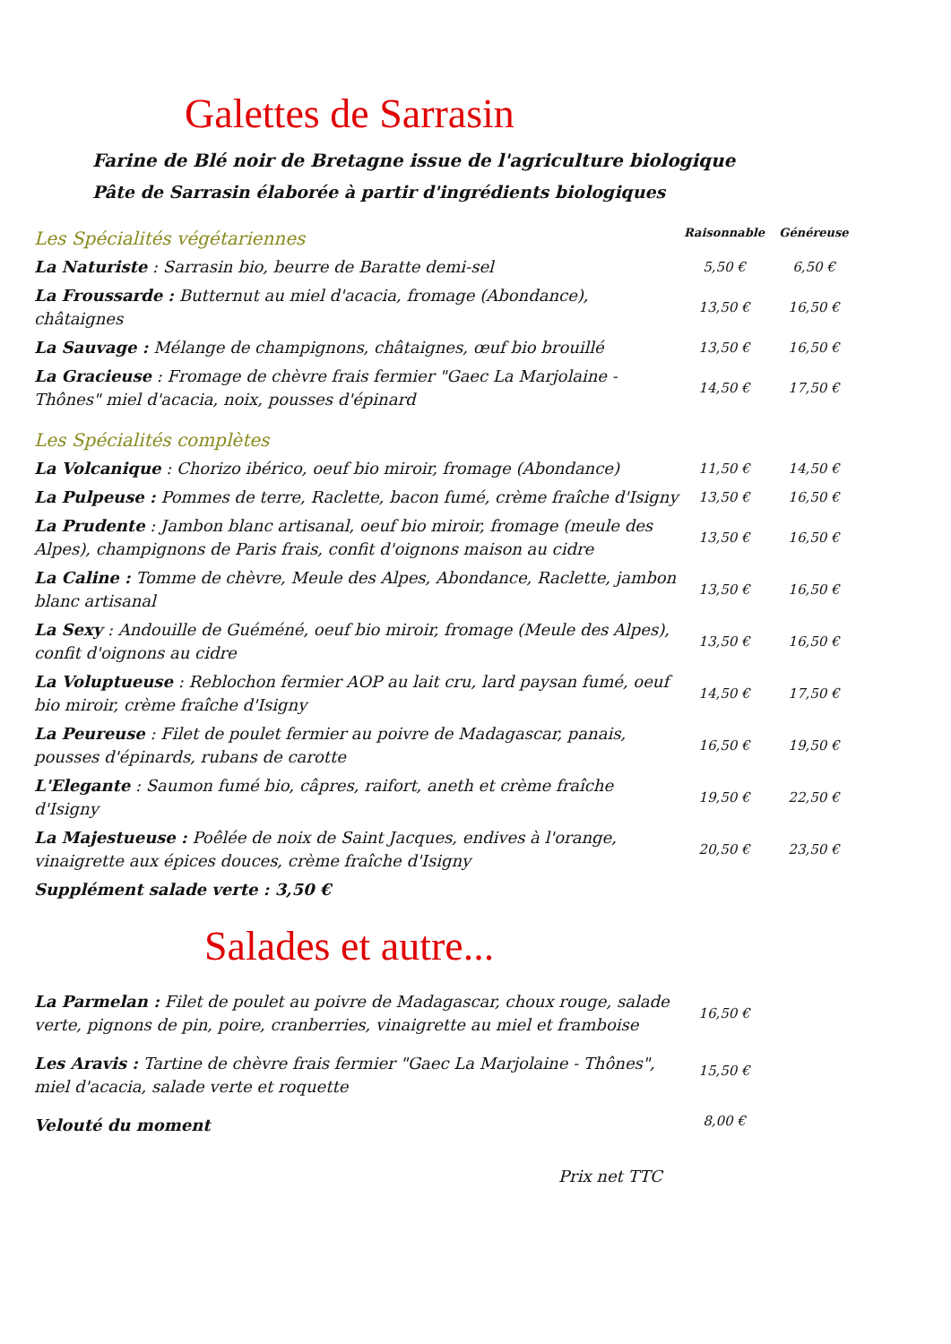Galettes de Sarrasin
Farine de Blé noir de Bretagne issue de l'agriculture biologique
Pâte de Sarrasin élaborée à partir d'ingrédients biologiques
| Les Spécialités végétariennes | Raisonnable | Généreuse |
| La Naturiste : Sarrasin bio, beurre de Baratte demi-sel | 5,50 € | 6,50 € |
| La Froussarde : Butternut au miel d'acacia, fromage (Abondance), châtaignes | 13,50 € | 16,50 € |
| La Sauvage : Mélange de champignons, châtaignes, œuf bio brouillé | 13,50 € | 16,50 € |
| La Gracieuse : Fromage de chèvre frais fermier "Gaec La Marjolaine - Thônes" miel d'acacia, noix, pousses d'épinard | 14,50 € | 17,50 € |
| Les Spécialités complètes | | |
| La Volcanique : Chorizo ibérico, oeuf bio miroir, fromage (Abondance) | 11,50 € | 14,50 € |
| La Pulpeuse : Pommes de terre, Raclette, bacon fumé, crème fraîche d'Isigny | 13,50 € | 16,50 € |
| La Prudente : Jambon blanc artisanal, oeuf bio miroir, fromage (meule des Alpes), champignons de Paris frais, confit d'oignons maison au cidre | 13,50 € | 16,50 € |
| La Caline : Tomme de chèvre, Meule des Alpes, Abondance, Raclette, jambon blanc artisanal | 13,50 € | 16,50 € |
| La Sexy : Andouille de Guéméné, oeuf bio miroir, fromage (Meule des Alpes), confit d'oignons au cidre | 13,50 € | 16,50 € |
| La Voluptueuse : Reblochon fermier AOP au lait cru, lard paysan fumé, oeuf bio miroir, crème fraîche d'Isigny | 14,50 € | 17,50 € |
| La Peureuse : Filet de poulet fermier au poivre de Madagascar, panais, pousses d'épinards, rubans de carotte | 16,50 € | 19,50 € |
| L'Elegante : Saumon fumé bio, câpres, raifort, aneth et crème fraîche d'Isigny | 19,50 € | 22,50 € |
| La Majestueuse : Poêlée de noix de Saint Jacques, endives à l'orange, vinaigrette aux épices douces, crème fraîche d'Isigny | 20,50 € | 23,50 € |
| Supplément salade verte : 3,50 € | | |
Salades et autre...
| La Parmelan : Filet de poulet au poivre de Madagascar, choux rouge, salade verte, pignons de pin, poire, cranberries, vinaigrette au miel et framboise | 16,50 € | |
| Les Aravis : Tartine de chèvre frais fermier "Gaec La Marjolaine - Thônes", miel d'acacia, salade verte et roquette | 15,50 € | |
| Velouté du moment | 8,00 € | |
Prix net TTC